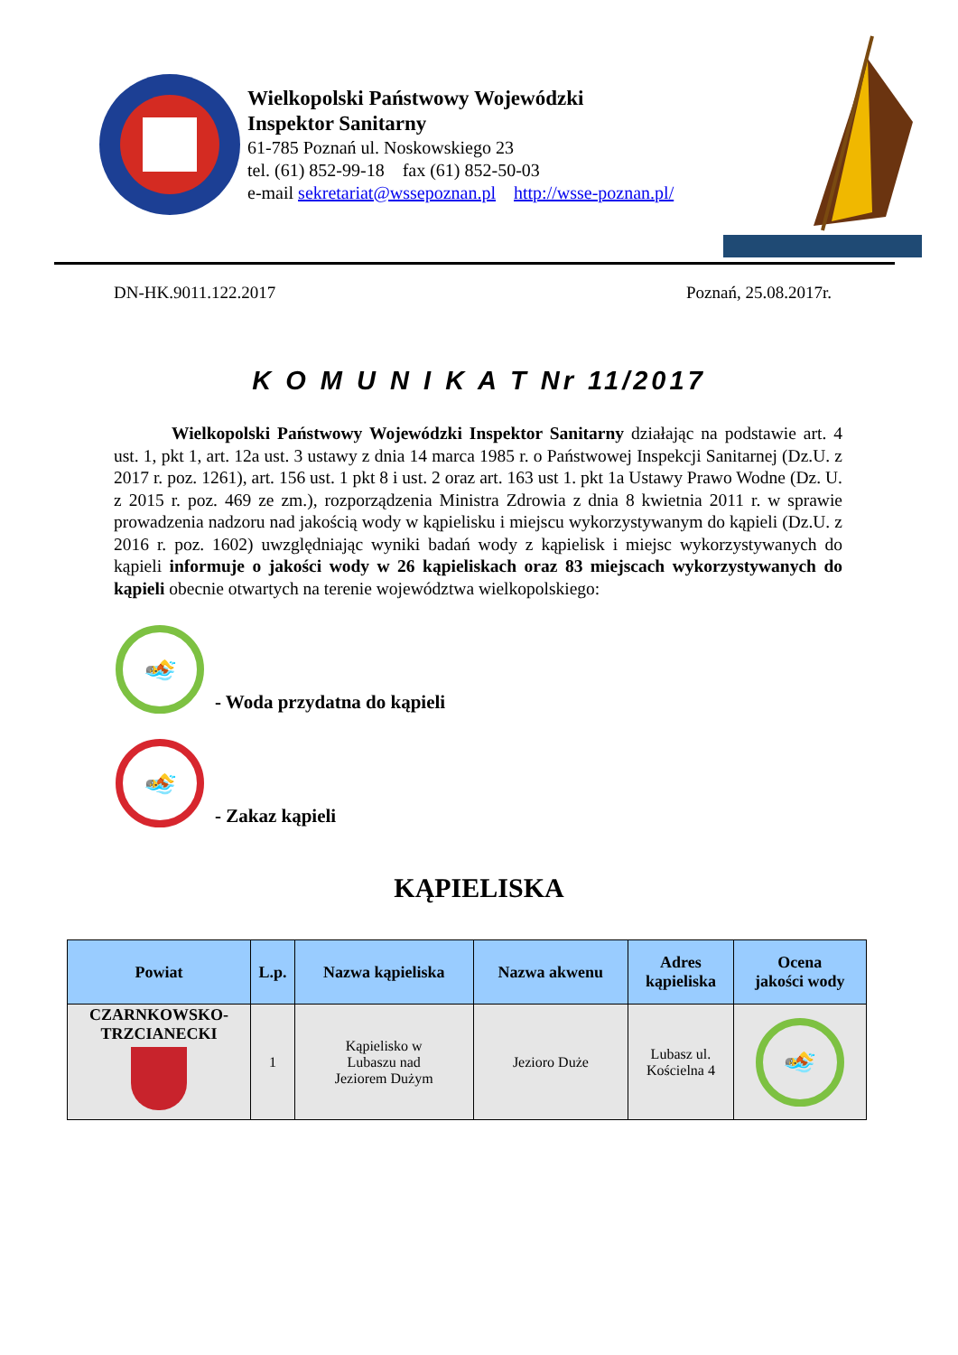Wielkopolski Państwowy Wojewódzki
Inspektor Sanitarny
61-785 Poznań ul. Noskowskiego 23
tel. (61) 852-99-18 fax (61) 852-50-03
e-mail sekretariat@wssepoznan.pl http://wsse-poznan.pl/
DN-HK.9011.122.2017 Poznań, 25.08.2017r.
K O M U N I K A T Nr 11/2017
Wielkopolski Państwowy Wojewódzki Inspektor Sanitarny działając na podstawie art. 4 ust. 1, pkt 1, art. 12a ust. 3 ustawy z dnia 14 marca 1985 r. o Państwowej Inspekcji Sanitarnej (Dz.U. z 2017 r. poz. 1261), art. 156 ust. 1 pkt 8 i ust. 2 oraz art. 163 ust 1. pkt 1a Ustawy Prawo Wodne (Dz. U. z 2015 r. poz. 469 ze zm.), rozporządzenia Ministra Zdrowia z dnia 8 kwietnia 2011 r. w sprawie prowadzenia nadzoru nad jakością wody w kąpielisku i miejscu wykorzystywanym do kąpieli (Dz.U. z 2016 r. poz. 1602) uwzględniając wyniki badań wody z kąpielisk i miejsc wykorzystywanych do kąpieli informuje o jakości wody w 26 kąpieliskach oraz 83 miejscach wykorzystywanych do kąpieli obecnie otwartych na terenie województwa wielkopolskiego:
🏊
- Woda przydatna do kąpieli
🏊
- Zakaz kąpieli
KĄPIELISKA
| Powiat | L.p. | Nazwa kąpieliska | Nazwa akwenu | Adres kąpieliska | Ocena jakości wody |
| --- | --- | --- | --- | --- | --- |
| CZARNKOWSKO- TRZCIANECKI | 1 | Kąpielisko w Lubaszu nad Jeziorem Dużym | Jezioro Duże | Lubasz ul. Kościelna 4 | 🏊 |